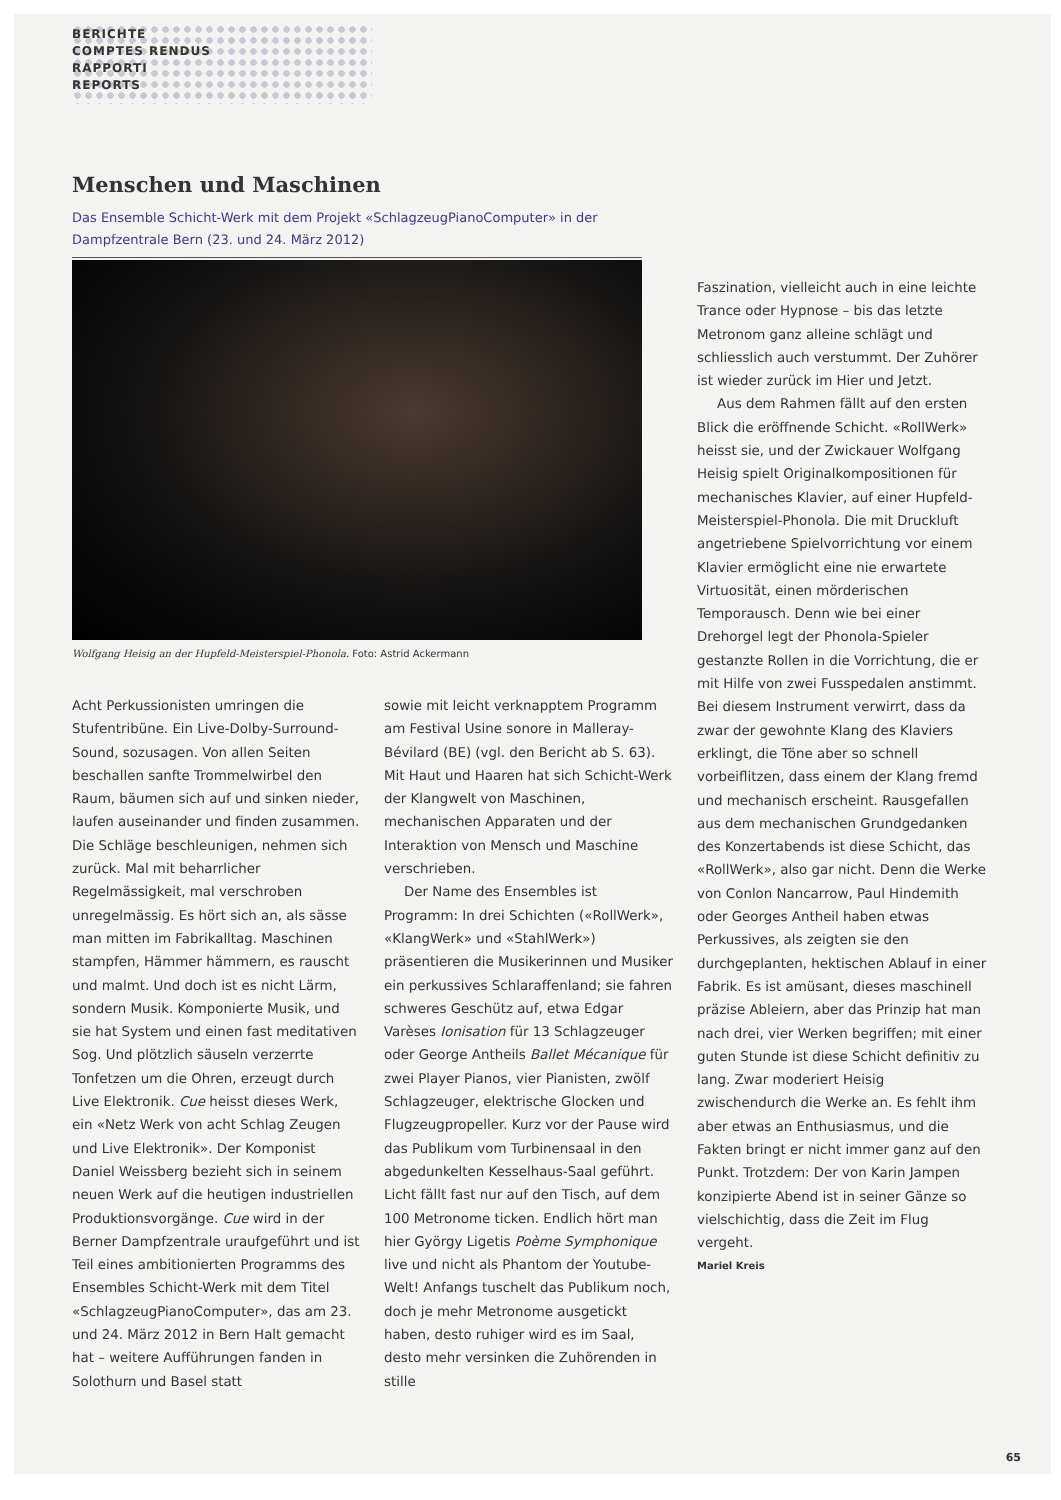BERICHTE
COMPTES RENDUS
RAPPORTI
REPORTS
Menschen und Maschinen
Das Ensemble Schicht-Werk mit dem Projekt «SchlagzeugPianoComputer» in der Dampfzentrale Bern (23. und 24. März 2012)
Wolfgang Heisig an der Hupfeld-Meisterspiel-Phonola. Foto: Astrid Ackermann
Acht Perkussionisten umringen die Stufentribüne. Ein Live-Dolby-Surround-Sound, sozusagen. Von allen Seiten beschallen sanfte Trommelwirbel den Raum, bäumen sich auf und sinken nieder, laufen auseinander und finden zusammen. Die Schläge beschleunigen, nehmen sich zurück. Mal mit beharrlicher Regelmässigkeit, mal verschroben unregelmässig. Es hört sich an, als sässe man mitten im Fabrikalltag. Maschinen stampfen, Hämmer hämmern, es rauscht und malmt. Und doch ist es nicht Lärm, sondern Musik. Komponierte Musik, und sie hat System und einen fast meditativen Sog. Und plötzlich säuseln verzerrte Tonfetzen um die Ohren, erzeugt durch Live Elektronik. Cue heisst dieses Werk, ein «Netz Werk von acht Schlag Zeugen und Live Elektronik». Der Komponist Daniel Weissberg bezieht sich in seinem neuen Werk auf die heutigen industriellen Produktionsvorgänge. Cue wird in der Berner Dampfzentrale uraufgeführt und ist Teil eines ambitionierten Programms des Ensembles Schicht-Werk mit dem Titel «SchlagzeugPianoComputer», das am 23. und 24. März 2012 in Bern Halt gemacht hat – weitere Aufführungen fanden in Solothurn und Basel statt
sowie mit leicht verknapptem Programm am Festival Usine sonore in Malleray-Bévilard (BE) (vgl. den Bericht ab S. 63). Mit Haut und Haaren hat sich Schicht-Werk der Klangwelt von Maschinen, mechanischen Apparaten und der Interaktion von Mensch und Maschine verschrieben.
Der Name des Ensembles ist Programm: In drei Schichten («RollWerk», «KlangWerk» und «StahlWerk») präsentieren die Musikerinnen und Musiker ein perkussives Schlaraffenland; sie fahren schweres Geschütz auf, etwa Edgar Varèses Ionisation für 13 Schlagzeuger oder George Antheils Ballet Mécanique für zwei Player Pianos, vier Pianisten, zwölf Schlagzeuger, elektrische Glocken und Flugzeugpropeller. Kurz vor der Pause wird das Publikum vom Turbinensaal in den abgedunkelten Kesselhaus-Saal geführt. Licht fällt fast nur auf den Tisch, auf dem 100 Metronome ticken. Endlich hört man hier György Ligetis Poème Symphonique live und nicht als Phantom der Youtube-Welt! Anfangs tuschelt das Publikum noch, doch je mehr Metronome ausgetickt haben, desto ruhiger wird es im Saal, desto mehr versinken die Zuhörenden in stille
Faszination, vielleicht auch in eine leichte Trance oder Hypnose – bis das letzte Metronom ganz alleine schlägt und schliesslich auch verstummt. Der Zuhörer ist wieder zurück im Hier und Jetzt.
Aus dem Rahmen fällt auf den ersten Blick die eröffnende Schicht. «RollWerk» heisst sie, und der Zwickauer Wolfgang Heisig spielt Originalkompositionen für mechanisches Klavier, auf einer Hupfeld-Meisterspiel-Phonola. Die mit Druckluft angetriebene Spielvorrichtung vor einem Klavier ermöglicht eine nie erwartete Virtuosität, einen mörderischen Temporausch. Denn wie bei einer Drehorgel legt der Phonola-Spieler gestanzte Rollen in die Vorrichtung, die er mit Hilfe von zwei Fusspedalen anstimmt. Bei diesem Instrument verwirrt, dass da zwar der gewohnte Klang des Klaviers erklingt, die Töne aber so schnell vorbeiflitzen, dass einem der Klang fremd und mechanisch erscheint. Rausgefallen aus dem mechanischen Grundgedanken des Konzertabends ist diese Schicht, das «RollWerk», also gar nicht. Denn die Werke von Conlon Nancarrow, Paul Hindemith oder Georges Antheil haben etwas Perkussives, als zeigten sie den durchgeplanten, hektischen Ablauf in einer Fabrik. Es ist amüsant, dieses maschinell präzise Ableiern, aber das Prinzip hat man nach drei, vier Werken begriffen; mit einer guten Stunde ist diese Schicht definitiv zu lang. Zwar moderiert Heisig zwischendurch die Werke an. Es fehlt ihm aber etwas an Enthusiasmus, und die Fakten bringt er nicht immer ganz auf den Punkt. Trotzdem: Der von Karin Jampen konzipierte Abend ist in seiner Gänze so vielschichtig, dass die Zeit im Flug vergeht.
Mariel Kreis
65